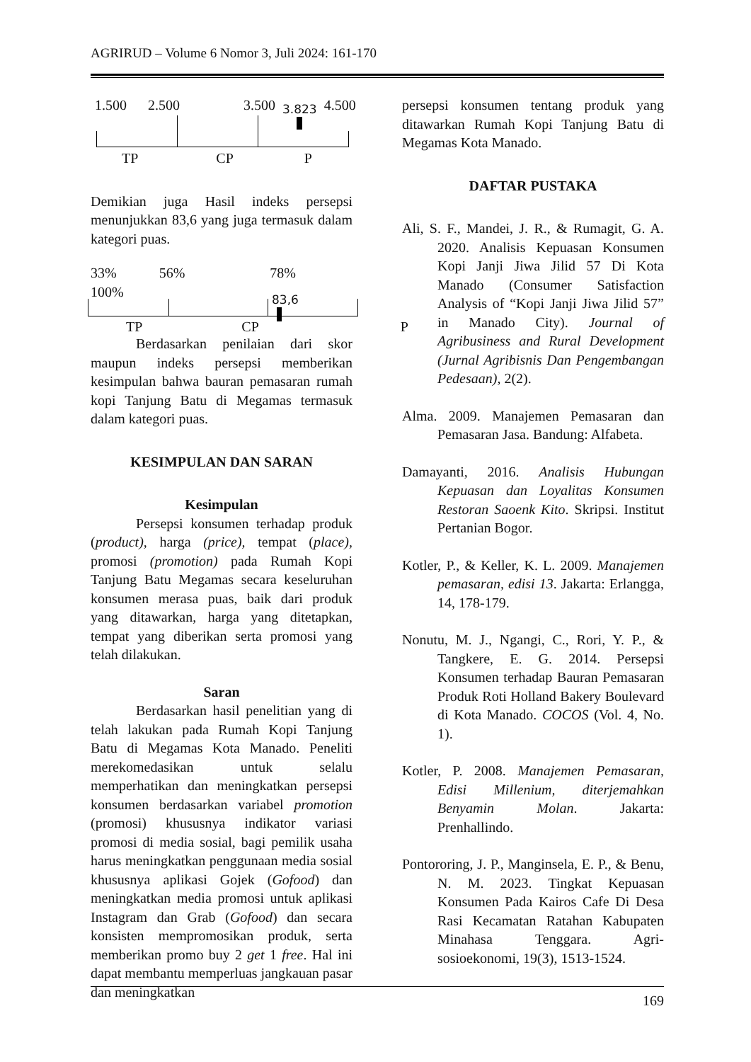AGRIRUD – Volume 6 Nomor 3, Juli 2024: 161-170
1.500 2.500 3.500 3.823 4.500
TP CP P
Demikian juga Hasil indeks persepsi menunjukkan 83,6 yang juga termasuk dalam kategori puas.
33% 56% 78%
100%
83,6
TP CP P
Berdasarkan penilaian dari skor maupun indeks persepsi memberikan kesimpulan bahwa bauran pemasaran rumah kopi Tanjung Batu di Megamas termasuk dalam kategori puas.
KESIMPULAN DAN SARAN
Kesimpulan
Persepsi konsumen terhadap produk (product), harga (price), tempat (place), promosi (promotion) pada Rumah Kopi Tanjung Batu Megamas secara keseluruhan konsumen merasa puas, baik dari produk yang ditawarkan, harga yang ditetapkan, tempat yang diberikan serta promosi yang telah dilakukan.
Saran
Berdasarkan hasil penelitian yang di telah lakukan pada Rumah Kopi Tanjung Batu di Megamas Kota Manado. Peneliti merekomedasikan untuk selalu memperhatikan dan meningkatkan persepsi konsumen berdasarkan variabel promotion (promosi) khususnya indikator variasi promosi di media sosial, bagi pemilik usaha harus meningkatkan penggunaan media sosial khususnya aplikasi Gojek (Gofood) dan meningkatkan media promosi untuk aplikasi Instagram dan Grab (Gofood) dan secara konsisten mempromosikan produk, serta memberikan promo buy 2 get 1 free. Hal ini dapat membantu memperluas jangkauan pasar dan meningkatkan
persepsi konsumen tentang produk yang ditawarkan Rumah Kopi Tanjung Batu di Megamas Kota Manado.
DAFTAR PUSTAKA
Ali, S. F., Mandei, J. R., & Rumagit, G. A. 2020. Analisis Kepuasan Konsumen Kopi Janji Jiwa Jilid 57 Di Kota Manado (Consumer Satisfaction Analysis of “Kopi Janji Jiwa Jilid 57” in Manado City). Journal of Agribusiness and Rural Development (Jurnal Agribisnis Dan Pengembangan Pedesaan), 2(2).
Alma. 2009. Manajemen Pemasaran dan Pemasaran Jasa. Bandung: Alfabeta.
Damayanti, 2016. Analisis Hubungan Kepuasan dan Loyalitas Konsumen Restoran Saoenk Kito. Skripsi. Institut Pertanian Bogor.
Kotler, P., & Keller, K. L. 2009. Manajemen pemasaran, edisi 13. Jakarta: Erlangga, 14, 178-179.
Nonutu, M. J., Ngangi, C., Rori, Y. P., & Tangkere, E. G. 2014. Persepsi Konsumen terhadap Bauran Pemasaran Produk Roti Holland Bakery Boulevard di Kota Manado. COCOS (Vol. 4, No. 1).
Kotler, P. 2008. Manajemen Pemasaran, Edisi Millenium, diterjemahkan Benyamin Molan. Jakarta: Prenhallindo.
Pontororing, J. P., Manginsela, E. P., & Benu, N. M. 2023. Tingkat Kepuasan Konsumen Pada Kairos Cafe Di Desa Rasi Kecamatan Ratahan Kabupaten Minahasa Tenggara. Agri-sosioekonomi, 19(3), 1513-1524.
169